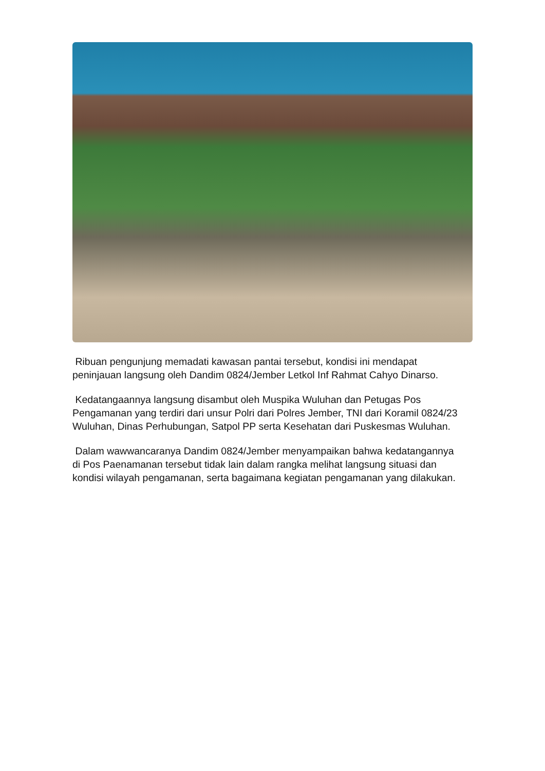Ribuan pengunjung memadati kawasan pantai tersebut, kondisi ini mendapat peninjauan langsung oleh Dandim 0824/Jember Letkol Inf Rahmat Cahyo Dinarso.
Kedatangaannya langsung disambut oleh Muspika Wuluhan dan Petugas Pos Pengamanan yang terdiri dari unsur Polri dari Polres Jember, TNI dari Koramil 0824/23 Wuluhan, Dinas Perhubungan, Satpol PP serta Kesehatan dari Puskesmas Wuluhan.
Dalam wawwancaranya Dandim 0824/Jember menyampaikan bahwa kedatangannya di Pos Paenamanan tersebut tidak lain dalam rangka melihat langsung situasi dan kondisi wilayah pengamanan, serta bagaimana kegiatan pengamanan yang dilakukan.